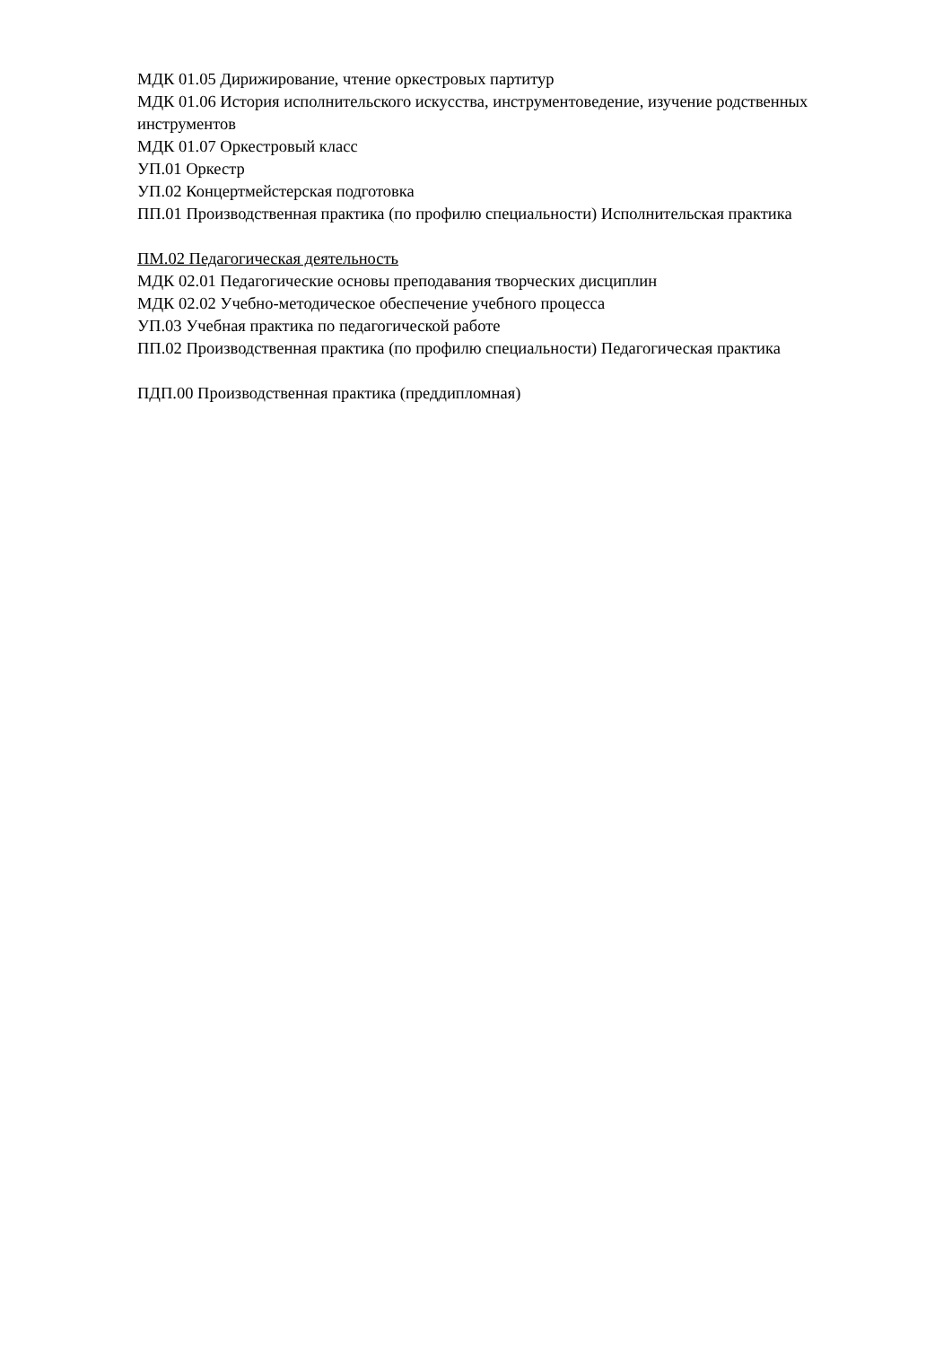МДК 01.05 Дирижирование, чтение оркестровых партитур
МДК 01.06 История исполнительского искусства, инструментоведение, изучение родственных инструментов
МДК 01.07 Оркестровый класс
УП.01 Оркестр
УП.02 Концертмейстерская подготовка
ПП.01 Производственная практика (по профилю специальности) Исполнительская практика
ПМ.02 Педагогическая деятельность
МДК 02.01 Педагогические основы преподавания творческих дисциплин
МДК 02.02 Учебно-методическое обеспечение учебного процесса
УП.03 Учебная практика по педагогической работе
ПП.02 Производственная практика (по профилю специальности) Педагогическая практика
ПДП.00 Производственная практика (преддипломная)